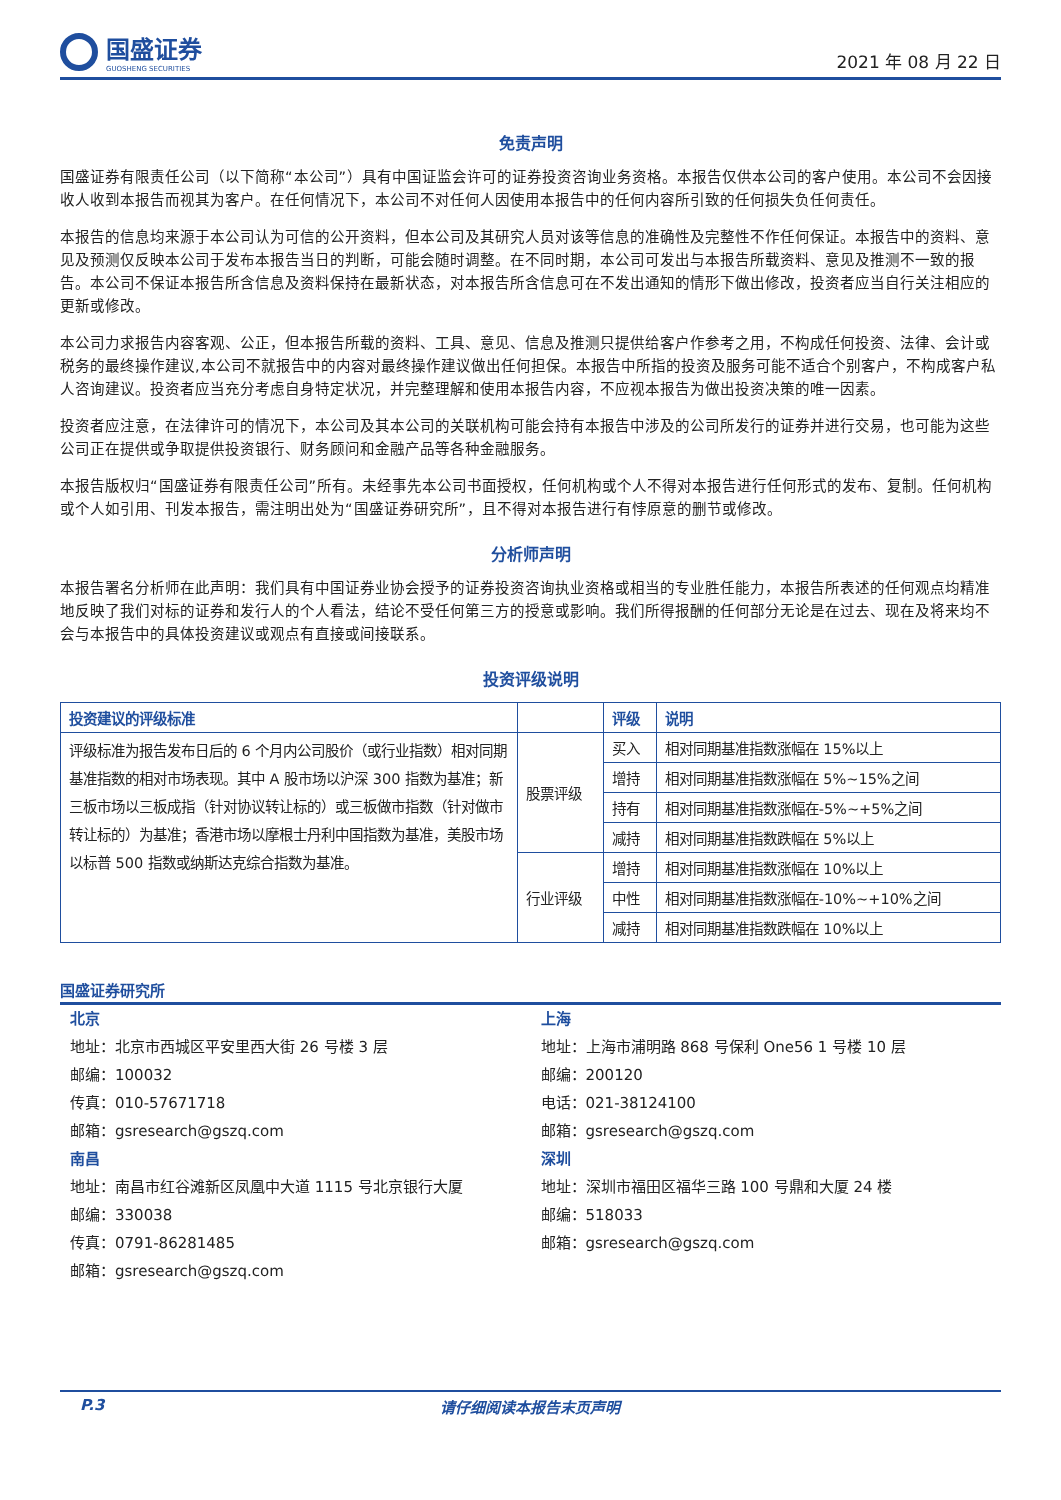国盛证券
GUOSHENG SECURITIES
2021 年 08 月 22 日
免责声明
国盛证券有限责任公司（以下简称“本公司”）具有中国证监会许可的证券投资咨询业务资格。本报告仅供本公司的客户使用。本公司不会因接收人收到本报告而视其为客户。在任何情况下，本公司不对任何人因使用本报告中的任何内容所引致的任何损失负任何责任。
本报告的信息均来源于本公司认为可信的公开资料，但本公司及其研究人员对该等信息的准确性及完整性不作任何保证。本报告中的资料、意见及预测仅反映本公司于发布本报告当日的判断，可能会随时调整。在不同时期，本公司可发出与本报告所载资料、意见及推测不一致的报告。本公司不保证本报告所含信息及资料保持在最新状态，对本报告所含信息可在不发出通知的情形下做出修改，投资者应当自行关注相应的更新或修改。
本公司力求报告内容客观、公正，但本报告所载的资料、工具、意见、信息及推测只提供给客户作参考之用，不构成任何投资、法律、会计或税务的最终操作建议,本公司不就报告中的内容对最终操作建议做出任何担保。本报告中所指的投资及服务可能不适合个别客户，不构成客户私人咨询建议。投资者应当充分考虑自身特定状况，并完整理解和使用本报告内容，不应视本报告为做出投资决策的唯一因素。
投资者应注意，在法律许可的情况下，本公司及其本公司的关联机构可能会持有本报告中涉及的公司所发行的证券并进行交易，也可能为这些公司正在提供或争取提供投资银行、财务顾问和金融产品等各种金融服务。
本报告版权归“国盛证券有限责任公司”所有。未经事先本公司书面授权，任何机构或个人不得对本报告进行任何形式的发布、复制。任何机构或个人如引用、刊发本报告，需注明出处为“国盛证券研究所”，且不得对本报告进行有悖原意的删节或修改。
分析师声明
本报告署名分析师在此声明：我们具有中国证券业协会授予的证券投资咨询执业资格或相当的专业胜任能力，本报告所表述的任何观点均精准地反映了我们对标的证券和发行人的个人看法，结论不受任何第三方的授意或影响。我们所得报酬的任何部分无论是在过去、现在及将来均不会与本报告中的具体投资建议或观点有直接或间接联系。
投资评级说明
| 投资建议的评级标准 | | 评级 | 说明 |
| --- | --- | --- | --- |
| 评级标准为报告发布日后的 6 个月内公司股价（或行业指数）相对同期基准指数的相对市场表现。其中 A 股市场以沪深 300 指数为基准；新三板市场以三板成指（针对协议转让标的）或三板做市指数（针对做市转让标的）为基准；香港市场以摩根士丹利中国指数为基准，美股市场以标普 500 指数或纳斯达克综合指数为基准。 | 股票评级 | 买入 | 相对同期基准指数涨幅在 15%以上 |
| | | 增持 | 相对同期基准指数涨幅在 5%~15%之间 |
| | | 持有 | 相对同期基准指数涨幅在-5%~+5%之间 |
| | | 减持 | 相对同期基准指数跌幅在 5%以上 |
| | 行业评级 | 增持 | 相对同期基准指数涨幅在 10%以上 |
| | | 中性 | 相对同期基准指数涨幅在-10%~+10%之间 |
| | | 减持 | 相对同期基准指数跌幅在 10%以上 |
国盛证券研究所
北京
地址：北京市西城区平安里西大街 26 号楼 3 层
邮编：100032
传真：010-57671718
邮箱：gsresearch@gszq.com
南昌
地址：南昌市红谷滩新区凤凰中大道 1115 号北京银行大厦
邮编：330038
传真：0791-86281485
邮箱：gsresearch@gszq.com
上海
地址：上海市浦明路 868 号保利 One56 1 号楼 10 层
邮编：200120
电话：021-38124100
邮箱：gsresearch@gszq.com
深圳
地址：深圳市福田区福华三路 100 号鼎和大厦 24 楼
邮编：518033
邮箱：gsresearch@gszq.com
P.3 请仔细阅读本报告末页声明